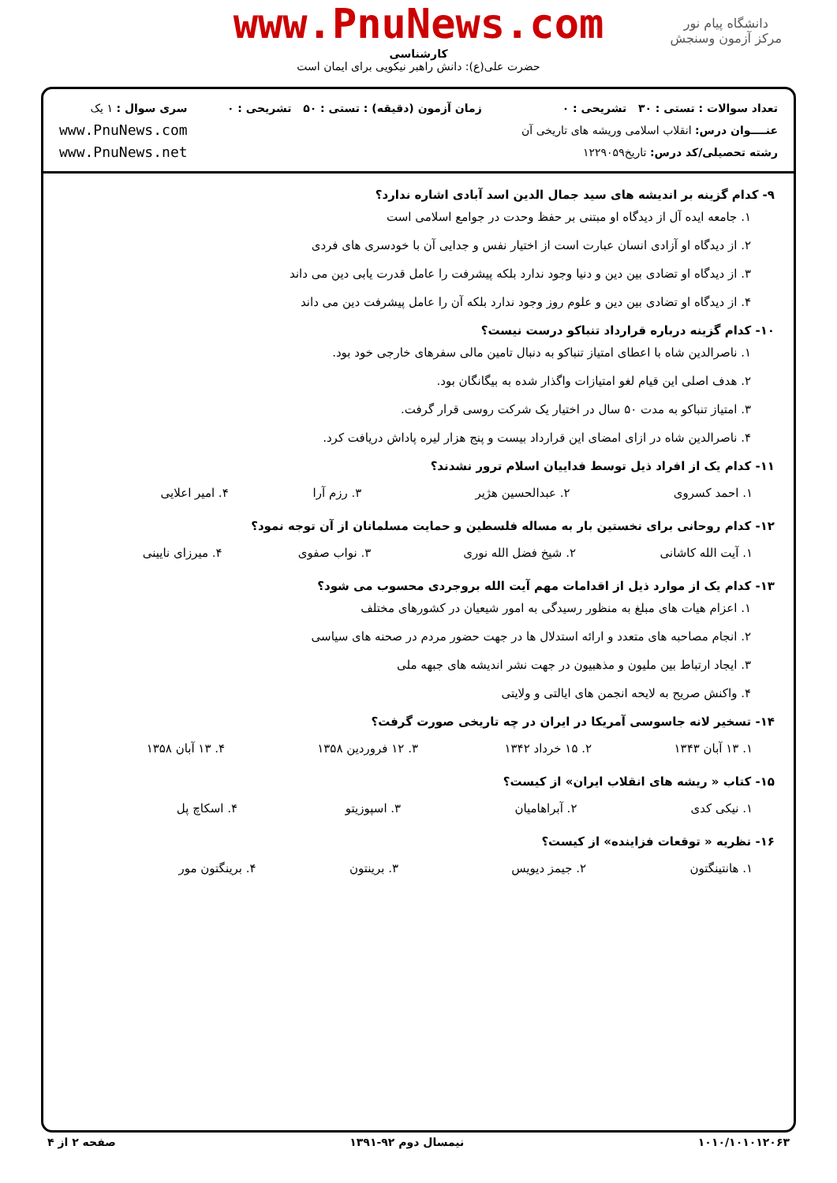دانشگاه پیام نور
مرکز آزمون وسنجش
www.PnuNews.com
کارشناسی
حضرت علی(ع): دانش راهبر نیکویی برای ایمان است
تعداد سوالات : تستی : ۳۰ تشریحی : ۰
عنــــوان درس: انقلاب اسلامی وریشه های تاریخی آن
رشته تحصیلی/کد درس: تاریخ۱۲۲۹۰۵۹
زمان آزمون (دقیقه) : تستی : ۵۰ تشریحی : ۰
سری سوال : ۱ یک
www.PnuNews.com
www.PnuNews.net
۹- کدام گزینه بر اندیشه های سید جمال الدین اسد آبادی اشاره ندارد؟
۱. جامعه ایده آل از دیدگاه او مبتنی بر حفظ وحدت در جوامع اسلامی است
۲. از دیدگاه او آزادی انسان عبارت است از اختیار نفس و جدایی آن با خودسری های فردی
۳. از دیدگاه او تضادی بین دین و دنیا وجود ندارد بلکه پیشرفت را عامل قدرت یابی دین می داند
۴. از دیدگاه او تضادی بین دین و علوم روز وجود ندارد بلکه آن را عامل پیشرفت دین می داند
۱۰- کدام گزینه درباره قرارداد تنباکو درست نیست؟
۱. ناصرالدین شاه با اعطای امتیاز تنباکو به دنبال تامین مالی سفرهای خارجی خود بود.
۲. هدف اصلی این قیام لغو امتیازات واگذار شده به بیگانگان بود.
۳. امتیاز تنباکو به مدت ۵۰ سال در اختیار یک شرکت روسی قرار گرفت.
۴. ناصرالدین شاه در ازای امضای این قرارداد بیست و پنج هزار لیره پاداش دریافت کرد.
۱۱- کدام یک از افراد ذیل توسط فداییان اسلام ترور نشدند؟
| ۱. احمد کسروی | ۲. عبدالحسین هژیر | ۳. رزم آرا | ۴. امیر اعلایی |
۱۲- کدام روحانی برای نخستین بار به مساله فلسطین و حمایت مسلمانان از آن توجه نمود؟
| ۱. آیت الله کاشانی | ۲. شیخ فضل الله نوری | ۳. نواب صفوی | ۴. میرزای نایینی |
۱۳- کدام یک از موارد ذیل از اقدامات مهم آیت الله بروجردی محسوب می شود؟
۱. اعزام هیات های مبلغ به منظور رسیدگی به امور شیعیان در کشورهای مختلف
۲. انجام مصاحبه های متعدد و ارائه استدلال ها در جهت حضور مردم در صحنه های سیاسی
۳. ایجاد ارتباط بین ملیون و مذهبیون در جهت نشر اندیشه های جبهه ملی
۴. واکنش صریح به لایحه انجمن های ایالتی و ولایتی
۱۴- تسخیر لانه جاسوسی آمریکا در ایران در چه تاریخی صورت گرفت؟
| ۱. ۱۳ آبان ۱۳۴۳ | ۲. ۱۵ خرداد ۱۳۴۲ | ۳. ۱۲ فروردین ۱۳۵۸ | ۴. ۱۳ آبان ۱۳۵۸ |
۱۵- کتاب « ریشه های انقلاب ایران» از کیست؟
| ۱. نیکی کدی | ۲. آبراهامیان | ۳. اسپوزیتو | ۴. اسکاچ پل |
۱۶- نظریه « توقعات فزاینده» از کیست؟
| ۱. هانتینگتون | ۲. جیمز دیویس | ۳. برینتون | ۴. برینگتون مور |
۱۰۱۰/۱۰۱۰۱۲۰۶۳ نیمسال دوم ۹۲-۱۳۹۱ صفحه ۲ از ۴